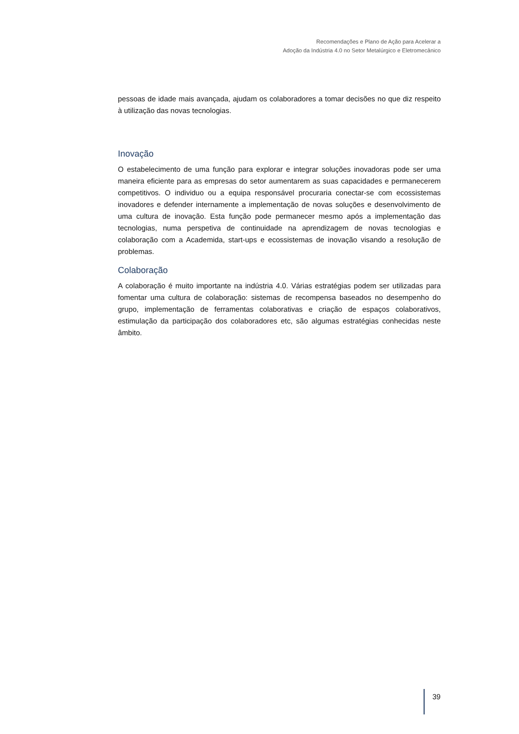Recomendações e Plano de Ação para Acelerar a
Adoção da Indústria 4.0 no Setor Metalúrgico e Eletromecânico
pessoas de idade mais avançada, ajudam os colaboradores a tomar decisões no que diz respeito à utilização das novas tecnologias.
Inovação
O estabelecimento de uma função para explorar e integrar soluções inovadoras pode ser uma maneira eficiente para as empresas do setor aumentarem as suas capacidades e permanecerem competitivos. O individuo ou a equipa responsável procuraria conectar-se com ecossistemas inovadores e defender internamente a implementação de novas soluções e desenvolvimento de uma cultura de inovação. Esta função pode permanecer mesmo após a implementação das tecnologias, numa perspetiva de continuidade na aprendizagem de novas tecnologias e colaboração com a Academida, start-ups e ecossistemas de inovação visando a resolução de problemas.
Colaboração
A colaboração é muito importante na indústria 4.0. Várias estratégias podem ser utilizadas para fomentar uma cultura de colaboração: sistemas de recompensa baseados no desempenho do grupo, implementação de ferramentas colaborativas e criação de espaços colaborativos, estimulação da participação dos colaboradores etc, são algumas estratégias conhecidas neste âmbito.
39